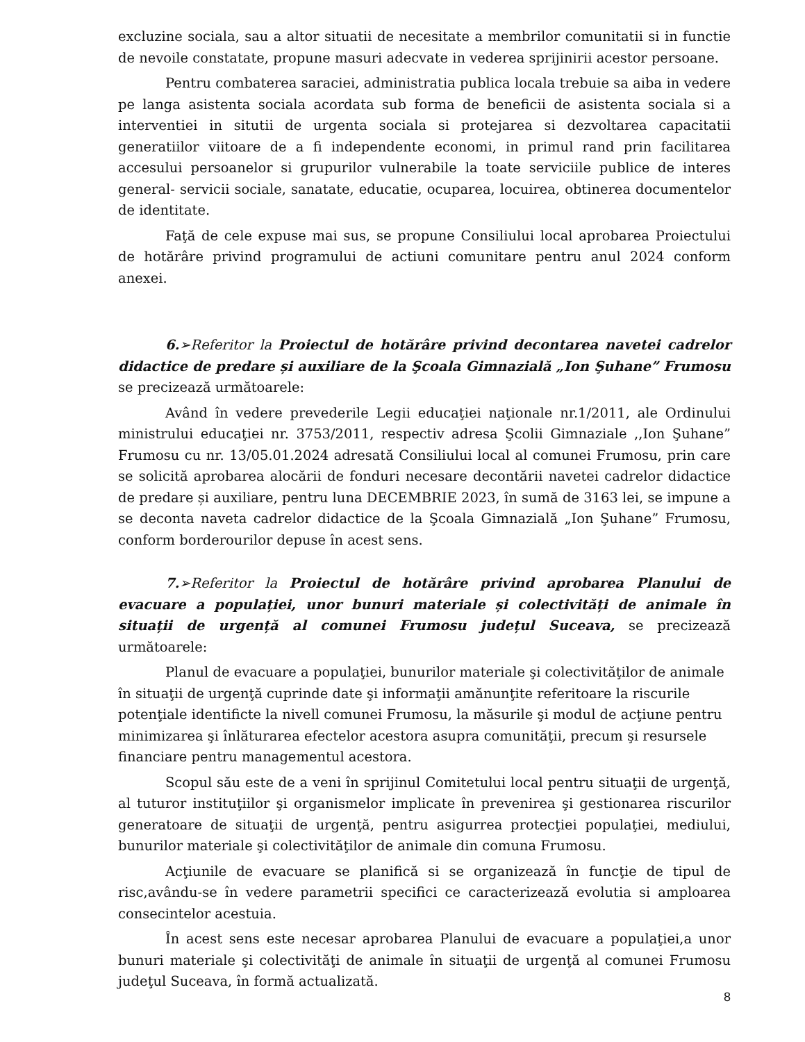excluzine sociala, sau a altor situatii de necesitate a membrilor comunitatii si in functie de nevoile constatate, propune masuri adecvate in vederea sprijinirii acestor persoane.
Pentru combaterea saraciei, administratia publica locala trebuie sa aiba in vedere pe langa asistenta sociala acordata sub forma de beneficii de asistenta sociala si a interventiei in situtii de urgenta sociala si protejarea si dezvoltarea capacitatii generatiilor viitoare de a fi independente economi, in primul rand prin facilitarea accesului persoanelor si grupurilor vulnerabile la toate serviciile publice de interes general- servicii sociale, sanatate, educatie, ocuparea, locuirea, obtinerea documentelor de identitate.
Faţă de cele expuse mai sus, se propune Consiliului local aprobarea Proiectului de hotărâre privind programului de actiuni comunitare pentru anul 2024 conform anexei.
6.➢Referitor la Proiectul de hotărâre privind decontarea navetei cadrelor didactice de predare și auxiliare de la Şcoala Gimnazială „Ion Şuhane” Frumosu se precizează următoarele:
Având în vedere prevederile Legii educaţiei naţionale nr.1/2011, ale Ordinului ministrului educaţiei nr. 3753/2011, respectiv adresa Şcolii Gimnaziale ,,Ion Şuhane” Frumosu cu nr. 13/05.01.2024 adresată Consiliului local al comunei Frumosu, prin care se solicită aprobarea alocării de fonduri necesare decontării navetei cadrelor didactice de predare și auxiliare, pentru luna DECEMBRIE 2023, în sumă de 3163 lei, se impune a se deconta naveta cadrelor didactice de la Şcoala Gimnazială „Ion Şuhane” Frumosu, conform borderourilor depuse în acest sens.
7.➢Referitor la Proiectul de hotărâre privind aprobarea Planului de evacuare a populației, unor bunuri materiale și colectivități de animale în situații de urgență al comunei Frumosu județul Suceava, se precizează următoarele:
Planul de evacuare a populaţiei, bunurilor materiale şi colectivităţilor de animale în situaţii de urgenţă cuprinde date şi informaţii amănunţite referitoare la riscurile potenţiale identificte la nivell comunei Frumosu, la măsurile şi modul de acţiune pentru minimizarea şi înlăturarea efectelor acestora asupra comunităţii, precum şi resursele financiare pentru managementul acestora.
Scopul său este de a veni în sprijinul Comitetului local pentru situaţii de urgenţă, al tuturor instituţiilor şi organismelor implicate în prevenirea şi gestionarea riscurilor generatoare de situaţii de urgenţă, pentru asigurrea protecţiei populaţiei, mediului, bunurilor materiale şi colectivităţilor de animale din comuna Frumosu.
Acţiunile de evacuare se planifică si se organizează în funcţie de tipul de risc,avându-se în vedere parametrii specifici ce caracterizează evolutia si amploarea consecintelor acestuia.
În acest sens este necesar aprobarea Planului de evacuare a populaţiei,a unor bunuri materiale şi colectivităţi de animale în situaţii de urgenţă al comunei Frumosu judeţul Suceava, în formă actualizată.
8